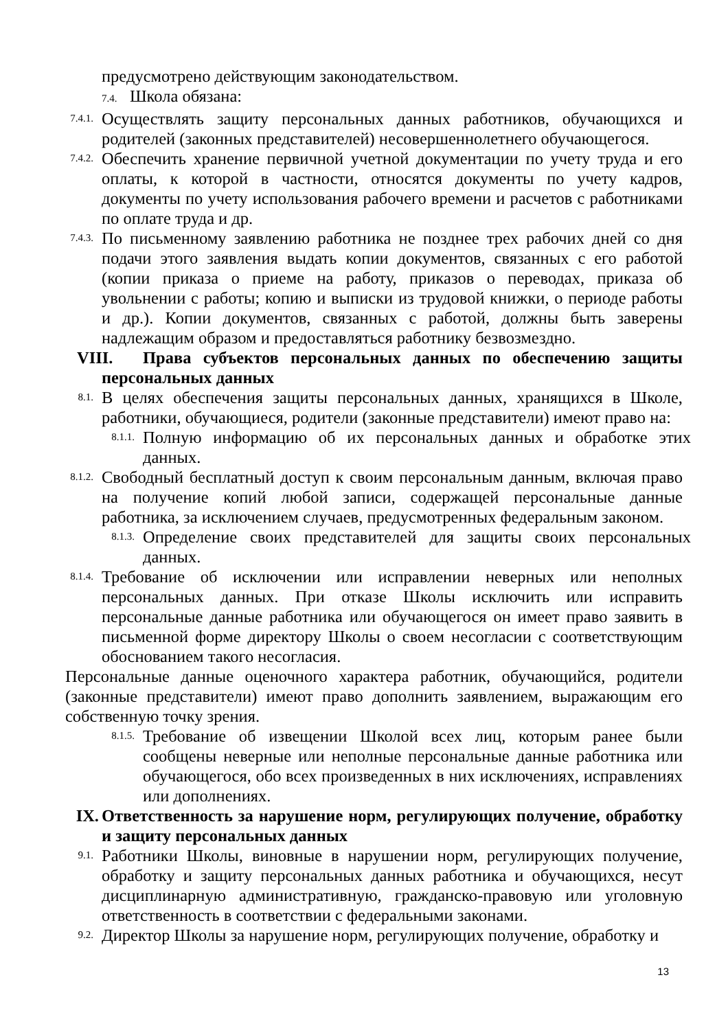предусмотрено действующим законодательством.
7.4. Школа обязана:
7.4.1.
Осуществлять защиту персональных данных работников, обучающихся и родителей (законных представителей) несовершеннолетнего обучающегося.
7.4.2.
Обеспечить хранение первичной учетной документации по учету труда и его оплаты, к которой в частности, относятся документы по учету кадров, документы по учету использования рабочего времени и расчетов с работниками по оплате труда и др.
7.4.3.
По письменному заявлению работника не позднее трех рабочих дней со дня подачи этого заявления выдать копии документов, связанных с его работой (копии приказа о приеме на работу, приказов о переводах, приказа об увольнении с работы; копию и выписки из трудовой книжки, о периоде работы и др.). Копии документов, связанных с работой, должны быть заверены надлежащим образом и предоставляться работнику безвозмездно.
VIII. Права субъектов персональных данных по обеспечению защиты персональных данных
8.1.
В целях обеспечения защиты персональных данных, хранящихся в Школе, работники, обучающиеся, родители (законные представители) имеют право на:
8.1.1.
Полную информацию об их персональных данных и обработке этих данных.
8.1.2.
Свободный бесплатный доступ к своим персональным данным, включая право на получение копий любой записи, содержащей персональные данные работника, за исключением случаев, предусмотренных федеральным законом.
8.1.3.
Определение своих представителей для защиты своих персональных данных.
8.1.4.
Требование об исключении или исправлении неверных или неполных персональных данных. При отказе Школы исключить или исправить персональные данные работника или обучающегося он имеет право заявить в письменной форме директору Школы о своем несогласии с соответствующим обоснованием такого несогласия.
Персональные данные оценочного характера работник, обучающийся, родители (законные представители) имеют право дополнить заявлением, выражающим его собственную точку зрения.
8.1.5.
Требование об извещении Школой всех лиц, которым ранее были сообщены неверные или неполные персональные данные работника или обучающегося, обо всех произведенных в них исключениях, исправлениях или дополнениях.
IX. Ответственность за нарушение норм, регулирующих получение, обработку и защиту персональных данных
9.1.
Работники Школы, виновные в нарушении норм, регулирующих получение, обработку и защиту персональных данных работника и обучающихся, несут дисциплинарную административную, гражданско-правовую или уголовную ответственность в соответствии с федеральными законами.
9.2.
Директор Школы за нарушение норм, регулирующих получение, обработку и
13